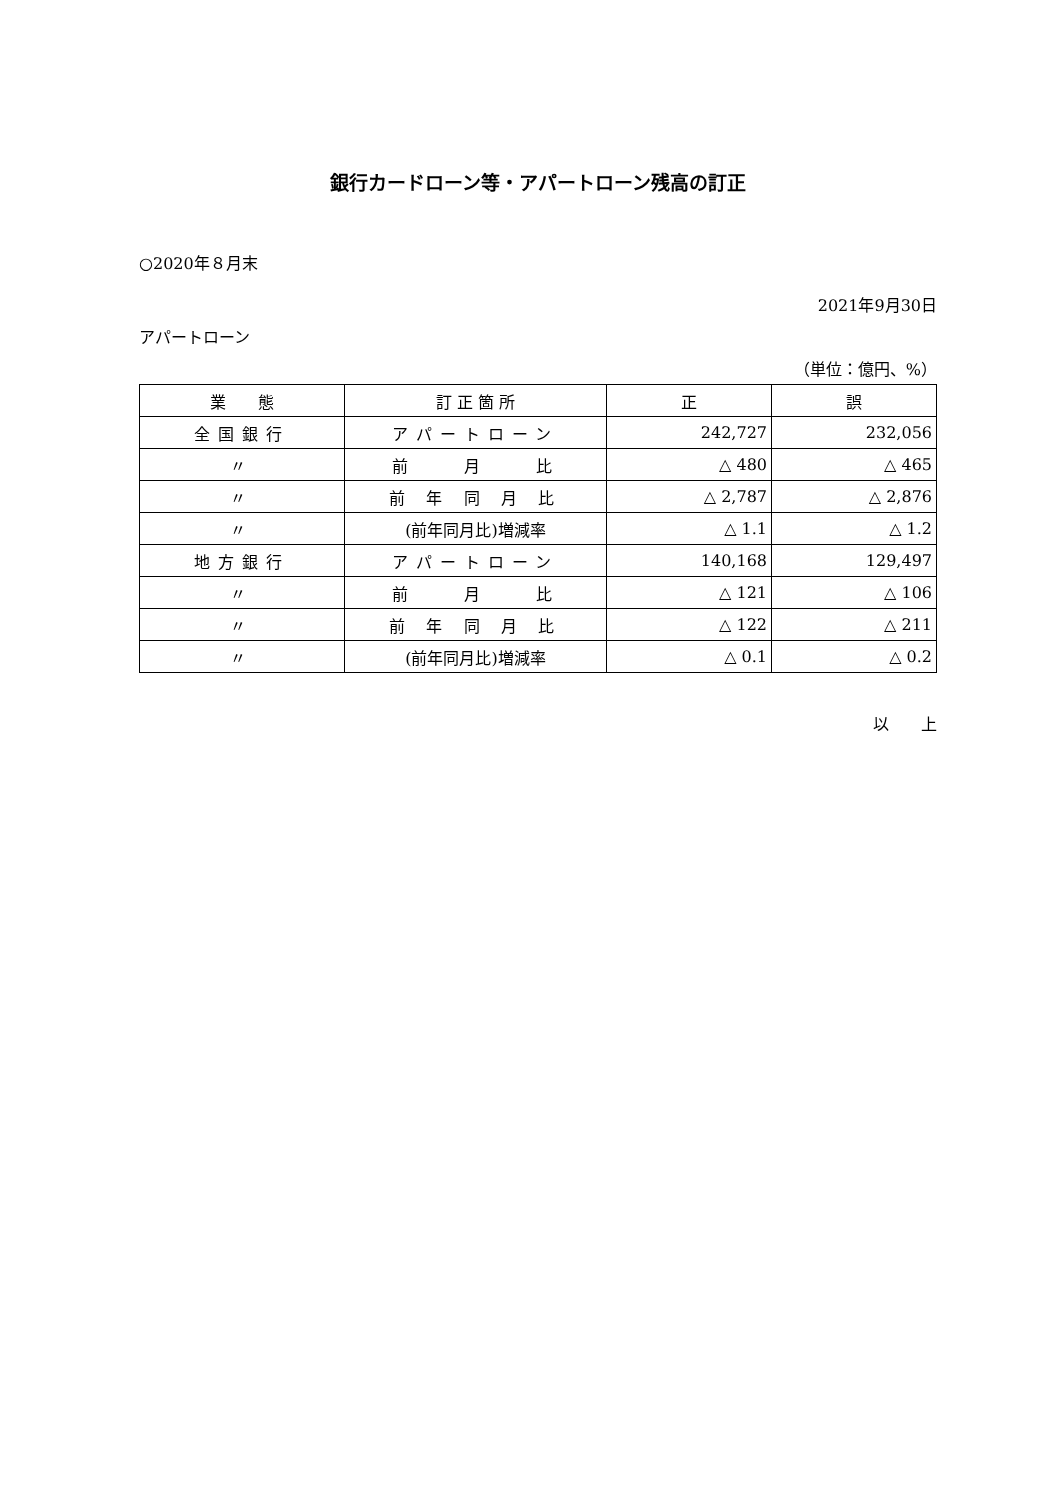銀行カードローン等・アパートローン残高の訂正
○2020年８月末
2021年9月30日
アパートローン
（単位：億円、%）
| 業 態 | 訂 正 箇 所 | 正 | 誤 |
| --- | --- | --- | --- |
| 全国銀行 | アパートローン | 242,727 | 232,056 |
| 〃 | 前 月 比 | △ 480 | △ 465 |
| 〃 | 前 年 同 月 比 | △ 2,787 | △ 2,876 |
| 〃 | (前年同月比)増減率 | △ 1.1 | △ 1.2 |
| 地方銀行 | アパートローン | 140,168 | 129,497 |
| 〃 | 前 月 比 | △ 121 | △ 106 |
| 〃 | 前 年 同 月 比 | △ 122 | △ 211 |
| 〃 | (前年同月比)増減率 | △ 0.1 | △ 0.2 |
以　　上